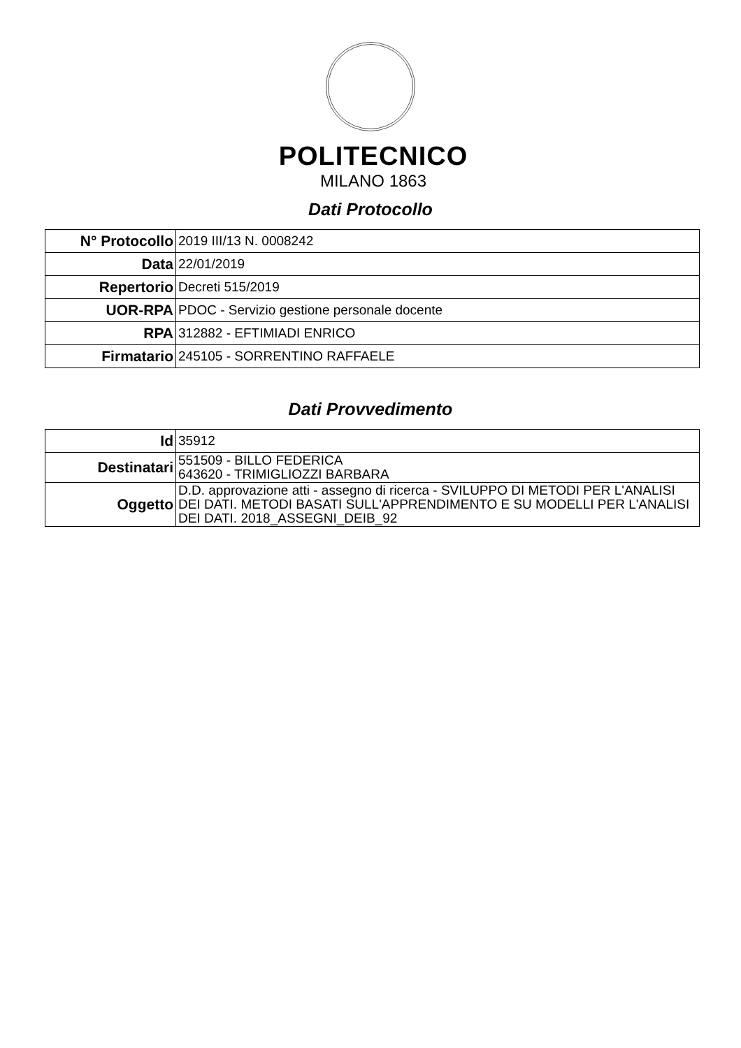POLITECNICO
MILANO 1863
Dati Protocollo
| N° Protocollo | 2019 III/13 N. 0008242 |
| Data | 22/01/2019 |
| Repertorio | Decreti 515/2019 |
| UOR-RPA | PDOC - Servizio gestione personale docente |
| RPA | 312882 - EFTIMIADI ENRICO |
| Firmatario | 245105 - SORRENTINO RAFFAELE |
Dati Provvedimento
| Id | 35912 |
| Destinatari | 551509 - BILLO FEDERICA 643620 - TRIMIGLIOZZI BARBARA |
| Oggetto | D.D. approvazione atti - assegno di ricerca - SVILUPPO DI METODI PER L'ANALISI DEI DATI. METODI BASATI SULL'APPRENDIMENTO E SU MODELLI PER L'ANALISI DEI DATI. 2018_ASSEGNI_DEIB_92 |